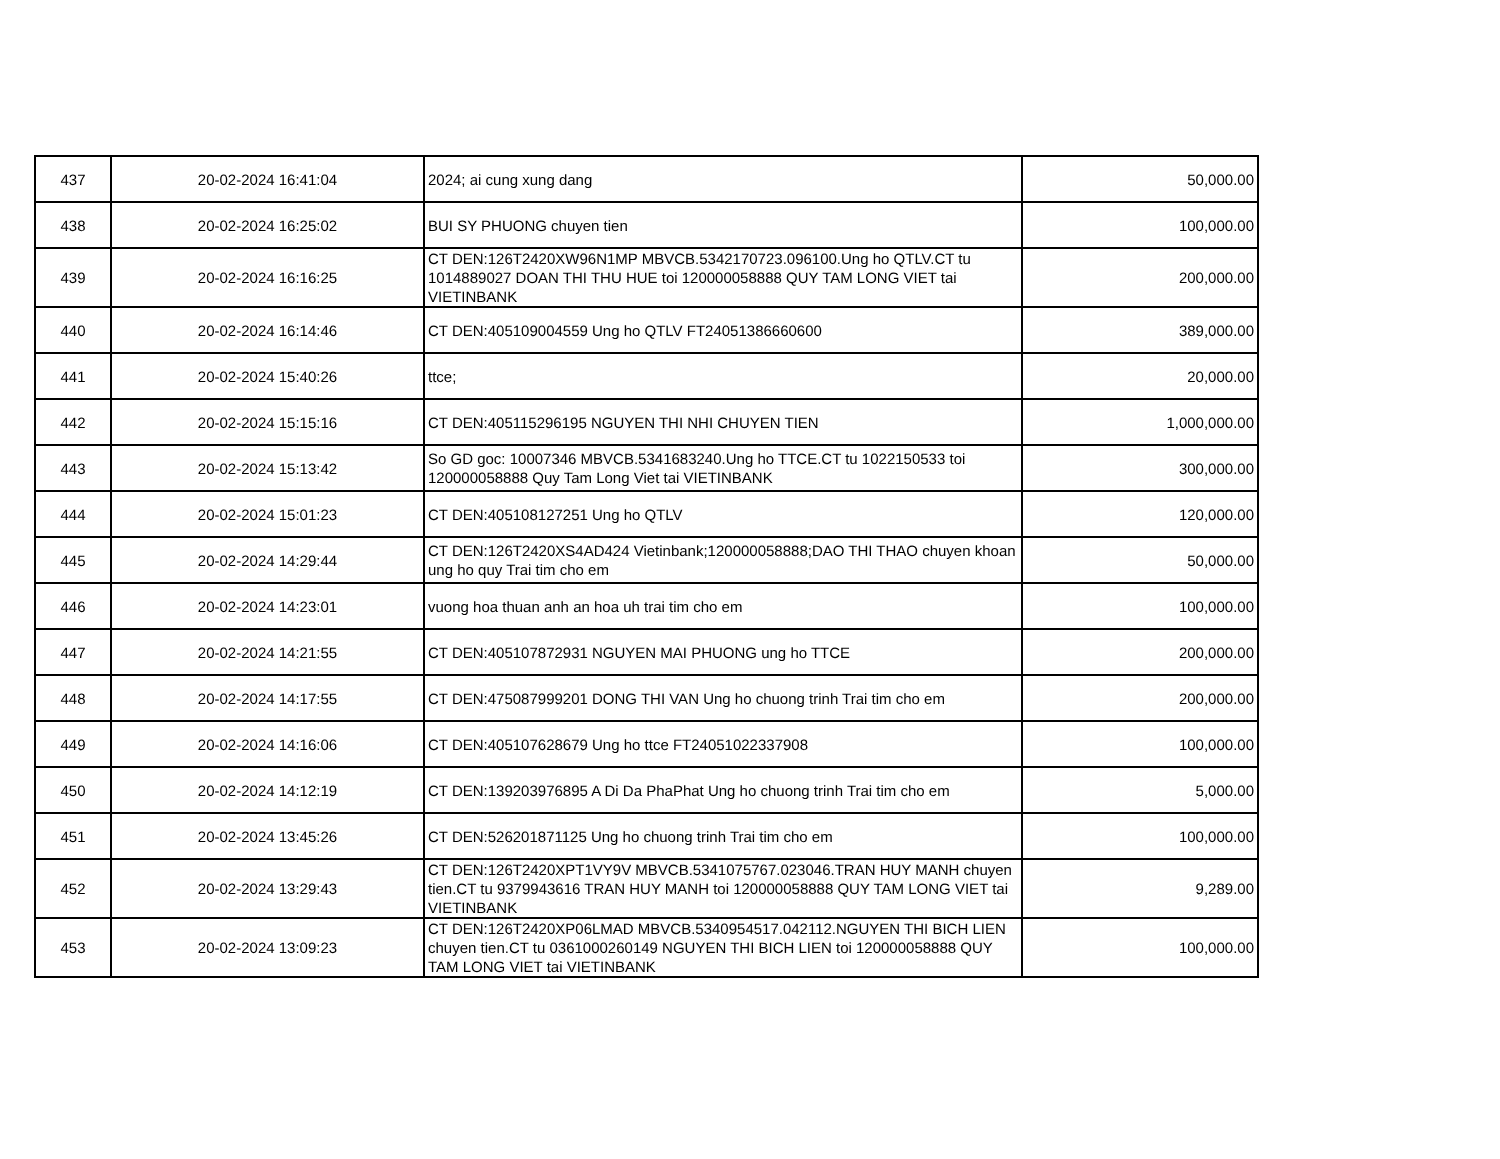| 437 | 20-02-2024 16:41:04 | 2024; ai cung xung dang | 50,000.00 |
| 438 | 20-02-2024 16:25:02 | BUI SY PHUONG chuyen tien | 100,000.00 |
| 439 | 20-02-2024 16:16:25 | CT DEN:126T2420XW96N1MP MBVCB.5342170723.096100.Ung ho QTLV.CT tu 1014889027 DOAN THI THU HUE toi 120000058888 QUY TAM LONG VIET tai VIETINBANK | 200,000.00 |
| 440 | 20-02-2024 16:14:46 | CT DEN:405109004559 Ung ho QTLV FT24051386660600 | 389,000.00 |
| 441 | 20-02-2024 15:40:26 | ttce; | 20,000.00 |
| 442 | 20-02-2024 15:15:16 | CT DEN:405115296195 NGUYEN THI NHI CHUYEN TIEN | 1,000,000.00 |
| 443 | 20-02-2024 15:13:42 | So GD goc: 10007346 MBVCB.5341683240.Ung ho TTCE.CT tu 1022150533 toi 120000058888 Quy Tam Long Viet tai VIETINBANK | 300,000.00 |
| 444 | 20-02-2024 15:01:23 | CT DEN:405108127251 Ung ho QTLV | 120,000.00 |
| 445 | 20-02-2024 14:29:44 | CT DEN:126T2420XS4AD424 Vietinbank;120000058888;DAO THI THAO chuyen khoan ung ho quy Trai tim cho em | 50,000.00 |
| 446 | 20-02-2024 14:23:01 | vuong hoa thuan anh an hoa uh trai tim cho em | 100,000.00 |
| 447 | 20-02-2024 14:21:55 | CT DEN:405107872931 NGUYEN MAI PHUONG ung ho TTCE | 200,000.00 |
| 448 | 20-02-2024 14:17:55 | CT DEN:475087999201 DONG THI VAN Ung ho chuong trinh Trai tim cho em | 200,000.00 |
| 449 | 20-02-2024 14:16:06 | CT DEN:405107628679 Ung ho ttce FT24051022337908 | 100,000.00 |
| 450 | 20-02-2024 14:12:19 | CT DEN:139203976895 A Di Da PhaPhat Ung ho chuong trinh Trai tim cho em | 5,000.00 |
| 451 | 20-02-2024 13:45:26 | CT DEN:526201871125 Ung ho chuong trinh Trai tim cho em | 100,000.00 |
| 452 | 20-02-2024 13:29:43 | CT DEN:126T2420XPT1VY9V MBVCB.5341075767.023046.TRAN HUY MANH chuyen tien.CT tu 9379943616 TRAN HUY MANH toi 120000058888 QUY TAM LONG VIET tai VIETINBANK | 9,289.00 |
| 453 | 20-02-2024 13:09:23 | CT DEN:126T2420XP06LMAD MBVCB.5340954517.042112.NGUYEN THI BICH LIEN chuyen tien.CT tu 0361000260149 NGUYEN THI BICH LIEN toi 120000058888 QUY TAM LONG VIET tai VIETINBANK | 100,000.00 |